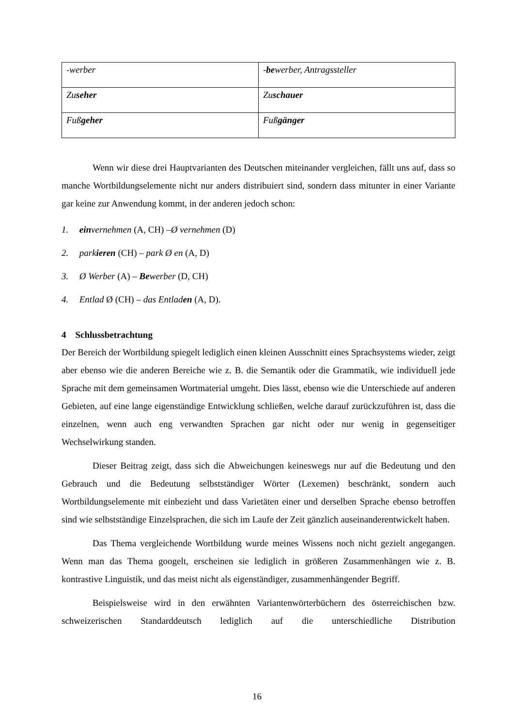| -werber | - be werber, Antragssteller |
| Zu seher | Zu schauer |
| Fuß geher | Fuß gänger |
Wenn wir diese drei Hauptvarianten des Deutschen miteinander vergleichen, fällt uns auf, dass so manche Wortbildungselemente nicht nur anders distribuiert sind, sondern dass mitunter in einer Variante gar keine zur Anwendung kommt, in der anderen jedoch schon:
1. einvernehmen (A, CH) –Ø vernehmen (D)
2. parkieren (CH) – park Ø en (A, D)
3. Ø Werber (A) – Bewerber (D, CH)
4. Entlad Ø (CH) – das Entladen (A, D).
4 Schlussbetrachtung
Der Bereich der Wortbildung spiegelt lediglich einen kleinen Ausschnitt eines Sprachsystems wieder, zeigt aber ebenso wie die anderen Bereiche wie z. B. die Semantik oder die Grammatik, wie individuell jede Sprache mit dem gemeinsamen Wortmaterial umgeht. Dies lässt, ebenso wie die Unterschiede auf anderen Gebieten, auf eine lange eigenständige Entwicklung schließen, welche darauf zurückzuführen ist, dass die einzelnen, wenn auch eng verwandten Sprachen gar nicht oder nur wenig in gegenseitiger Wechselwirkung standen.
Dieser Beitrag zeigt, dass sich die Abweichungen keineswegs nur auf die Bedeutung und den Gebrauch und die Bedeutung selbstständiger Wörter (Lexemen) beschränkt, sondern auch Wortbildungselemente mit einbezieht und dass Varietäten einer und derselben Sprache ebenso betroffen sind wie selbstständige Einzelsprachen, die sich im Laufe der Zeit gänzlich auseinanderentwickelt haben.
Das Thema vergleichende Wortbildung wurde meines Wissens noch nicht gezielt angegangen. Wenn man das Thema googelt, erscheinen sie lediglich in größeren Zusammenhängen wie z. B. kontrastive Linguistik, und das meist nicht als eigenständiger, zusammenhängender Begriff.
Beispielsweise wird in den erwähnten Variantenwörterbüchern des österreichischen bzw. schweizerischen Standarddeutsch lediglich auf die unterschiedliche Distribution
16